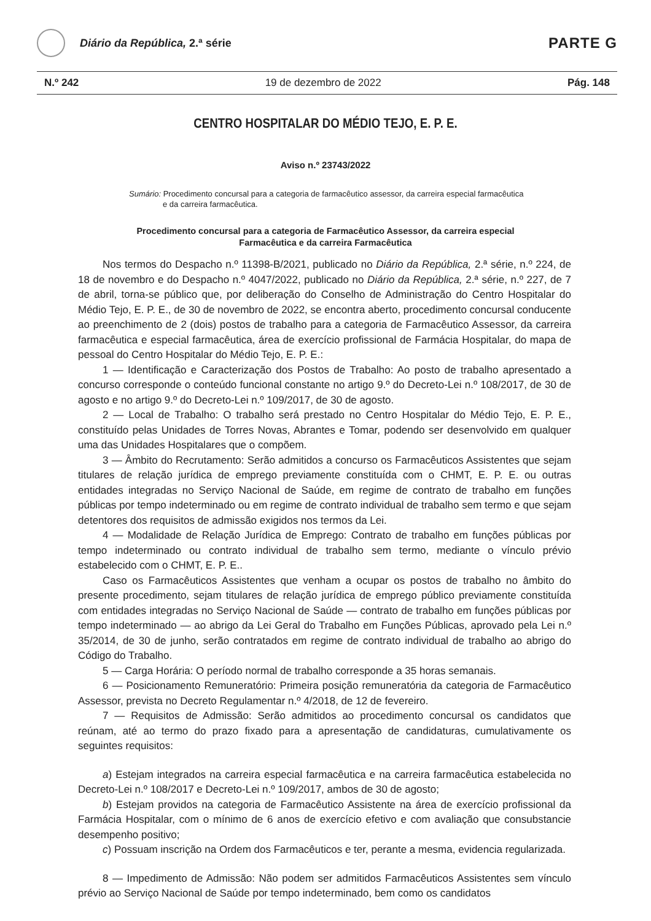Diário da República, 2.ª série
PARTE G
N.º 242 19 de dezembro de 2022 Pág. 148
CENTRO HOSPITALAR DO MÉDIO TEJO, E. P. E.
Aviso n.º 23743/2022
Sumário: Procedimento concursal para a categoria de farmacêutico assessor, da carreira especial farmacêutica e da carreira farmacêutica.
Procedimento concursal para a categoria de Farmacêutico Assessor, da carreira especial Farmacêutica e da carreira Farmacêutica
Nos termos do Despacho n.º 11398-B/2021, publicado no Diário da República, 2.ª série, n.º 224, de 18 de novembro e do Despacho n.º 4047/2022, publicado no Diário da República, 2.ª série, n.º 227, de 7 de abril, torna-se público que, por deliberação do Conselho de Administração do Centro Hospitalar do Médio Tejo, E. P. E., de 30 de novembro de 2022, se encontra aberto, procedimento concursal conducente ao preenchimento de 2 (dois) postos de trabalho para a categoria de Farmacêutico Assessor, da carreira farmacêutica e especial farmacêutica, área de exercício profissional de Farmácia Hospitalar, do mapa de pessoal do Centro Hospitalar do Médio Tejo, E. P. E.:
1 — Identificação e Caracterização dos Postos de Trabalho: Ao posto de trabalho apresentado a concurso corresponde o conteúdo funcional constante no artigo 9.º do Decreto-Lei n.º 108/2017, de 30 de agosto e no artigo 9.º do Decreto-Lei n.º 109/2017, de 30 de agosto.
2 — Local de Trabalho: O trabalho será prestado no Centro Hospitalar do Médio Tejo, E. P. E., constituído pelas Unidades de Torres Novas, Abrantes e Tomar, podendo ser desenvolvido em qualquer uma das Unidades Hospitalares que o compõem.
3 — Âmbito do Recrutamento: Serão admitidos a concurso os Farmacêuticos Assistentes que sejam titulares de relação jurídica de emprego previamente constituída com o CHMT, E. P. E. ou outras entidades integradas no Serviço Nacional de Saúde, em regime de contrato de trabalho em funções públicas por tempo indeterminado ou em regime de contrato individual de trabalho sem termo e que sejam detentores dos requisitos de admissão exigidos nos termos da Lei.
4 — Modalidade de Relação Jurídica de Emprego: Contrato de trabalho em funções públicas por tempo indeterminado ou contrato individual de trabalho sem termo, mediante o vínculo prévio estabelecido com o CHMT, E. P. E..
Caso os Farmacêuticos Assistentes que venham a ocupar os postos de trabalho no âmbito do presente procedimento, sejam titulares de relação jurídica de emprego público previamente constituída com entidades integradas no Serviço Nacional de Saúde — contrato de trabalho em funções públicas por tempo indeterminado — ao abrigo da Lei Geral do Trabalho em Funções Públicas, aprovado pela Lei n.º 35/2014, de 30 de junho, serão contratados em regime de contrato individual de trabalho ao abrigo do Código do Trabalho.
5 — Carga Horária: O período normal de trabalho corresponde a 35 horas semanais.
6 — Posicionamento Remuneratório: Primeira posição remuneratória da categoria de Farmacêutico Assessor, prevista no Decreto Regulamentar n.º 4/2018, de 12 de fevereiro.
7 — Requisitos de Admissão: Serão admitidos ao procedimento concursal os candidatos que reúnam, até ao termo do prazo fixado para a apresentação de candidaturas, cumulativamente os seguintes requisitos:
a) Estejam integrados na carreira especial farmacêutica e na carreira farmacêutica estabelecida no Decreto-Lei n.º 108/2017 e Decreto-Lei n.º 109/2017, ambos de 30 de agosto;
b) Estejam providos na categoria de Farmacêutico Assistente na área de exercício profissional da Farmácia Hospitalar, com o mínimo de 6 anos de exercício efetivo e com avaliação que consubstancie desempenho positivo;
c) Possuam inscrição na Ordem dos Farmacêuticos e ter, perante a mesma, evidencia regularizada.
8 — Impedimento de Admissão: Não podem ser admitidos Farmacêuticos Assistentes sem vínculo prévio ao Serviço Nacional de Saúde por tempo indeterminado, bem como os candidatos